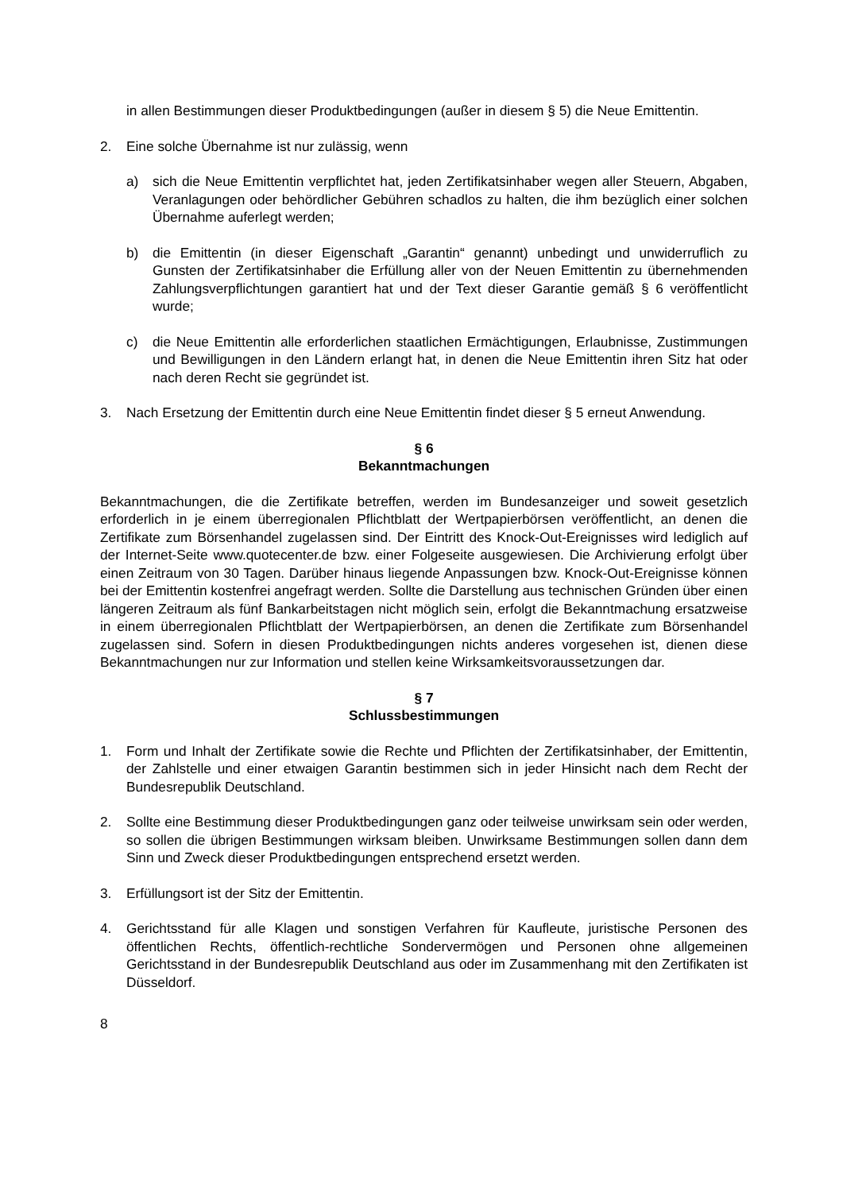in allen Bestimmungen dieser Produktbedingungen (außer in diesem § 5) die Neue Emittentin.
2. Eine solche Übernahme ist nur zulässig, wenn
a) sich die Neue Emittentin verpflichtet hat, jeden Zertifikatsinhaber wegen aller Steuern, Abgaben, Veranlagungen oder behördlicher Gebühren schadlos zu halten, die ihm bezüglich einer solchen Übernahme auferlegt werden;
b) die Emittentin (in dieser Eigenschaft „Garantin“ genannt) unbedingt und unwiderruflich zu Gunsten der Zertifikatsinhaber die Erfüllung aller von der Neuen Emittentin zu übernehmenden Zahlungsverpflichtungen garantiert hat und der Text dieser Garantie gemäß § 6 veröffentlicht wurde;
c) die Neue Emittentin alle erforderlichen staatlichen Ermächtigungen, Erlaubnisse, Zustimmungen und Bewilligungen in den Ländern erlangt hat, in denen die Neue Emittentin ihren Sitz hat oder nach deren Recht sie gegründet ist.
3. Nach Ersetzung der Emittentin durch eine Neue Emittentin findet dieser § 5 erneut Anwendung.
§ 6
Bekanntmachungen
Bekanntmachungen, die die Zertifikate betreffen, werden im Bundesanzeiger und soweit gesetzlich erforderlich in je einem überregionalen Pflichtblatt der Wertpapierbörsen veröffentlicht, an denen die Zertifikate zum Börsenhandel zugelassen sind. Der Eintritt des Knock-Out-Ereignisses wird lediglich auf der Internet-Seite www.quotecenter.de bzw. einer Folgeseite ausgewiesen. Die Archivierung erfolgt über einen Zeitraum von 30 Tagen. Darüber hinaus liegende Anpassungen bzw. Knock-Out-Ereignisse können bei der Emittentin kostenfrei angefragt werden. Sollte die Darstellung aus technischen Gründen über einen längeren Zeitraum als fünf Bankarbeitstagen nicht möglich sein, erfolgt die Bekanntmachung ersatzweise in einem überregionalen Pflichtblatt der Wertpapierbörsen, an denen die Zertifikate zum Börsenhandel zugelassen sind. Sofern in diesen Produktbedingungen nichts anderes vorgesehen ist, dienen diese Bekanntmachungen nur zur Information und stellen keine Wirksamkeitsvoraussetzungen dar.
§ 7
Schlussbestimmungen
1. Form und Inhalt der Zertifikate sowie die Rechte und Pflichten der Zertifikatsinhaber, der Emittentin, der Zahlstelle und einer etwaigen Garantin bestimmen sich in jeder Hinsicht nach dem Recht der Bundesrepublik Deutschland.
2. Sollte eine Bestimmung dieser Produktbedingungen ganz oder teilweise unwirksam sein oder werden, so sollen die übrigen Bestimmungen wirksam bleiben. Unwirksame Bestimmungen sollen dann dem Sinn und Zweck dieser Produktbedingungen entsprechend ersetzt werden.
3. Erfüllungsort ist der Sitz der Emittentin.
4. Gerichtsstand für alle Klagen und sonstigen Verfahren für Kaufleute, juristische Personen des öffentlichen Rechts, öffentlich-rechtliche Sondervermögen und Personen ohne allgemeinen Gerichtsstand in der Bundesrepublik Deutschland aus oder im Zusammenhang mit den Zertifikaten ist Düsseldorf.
8